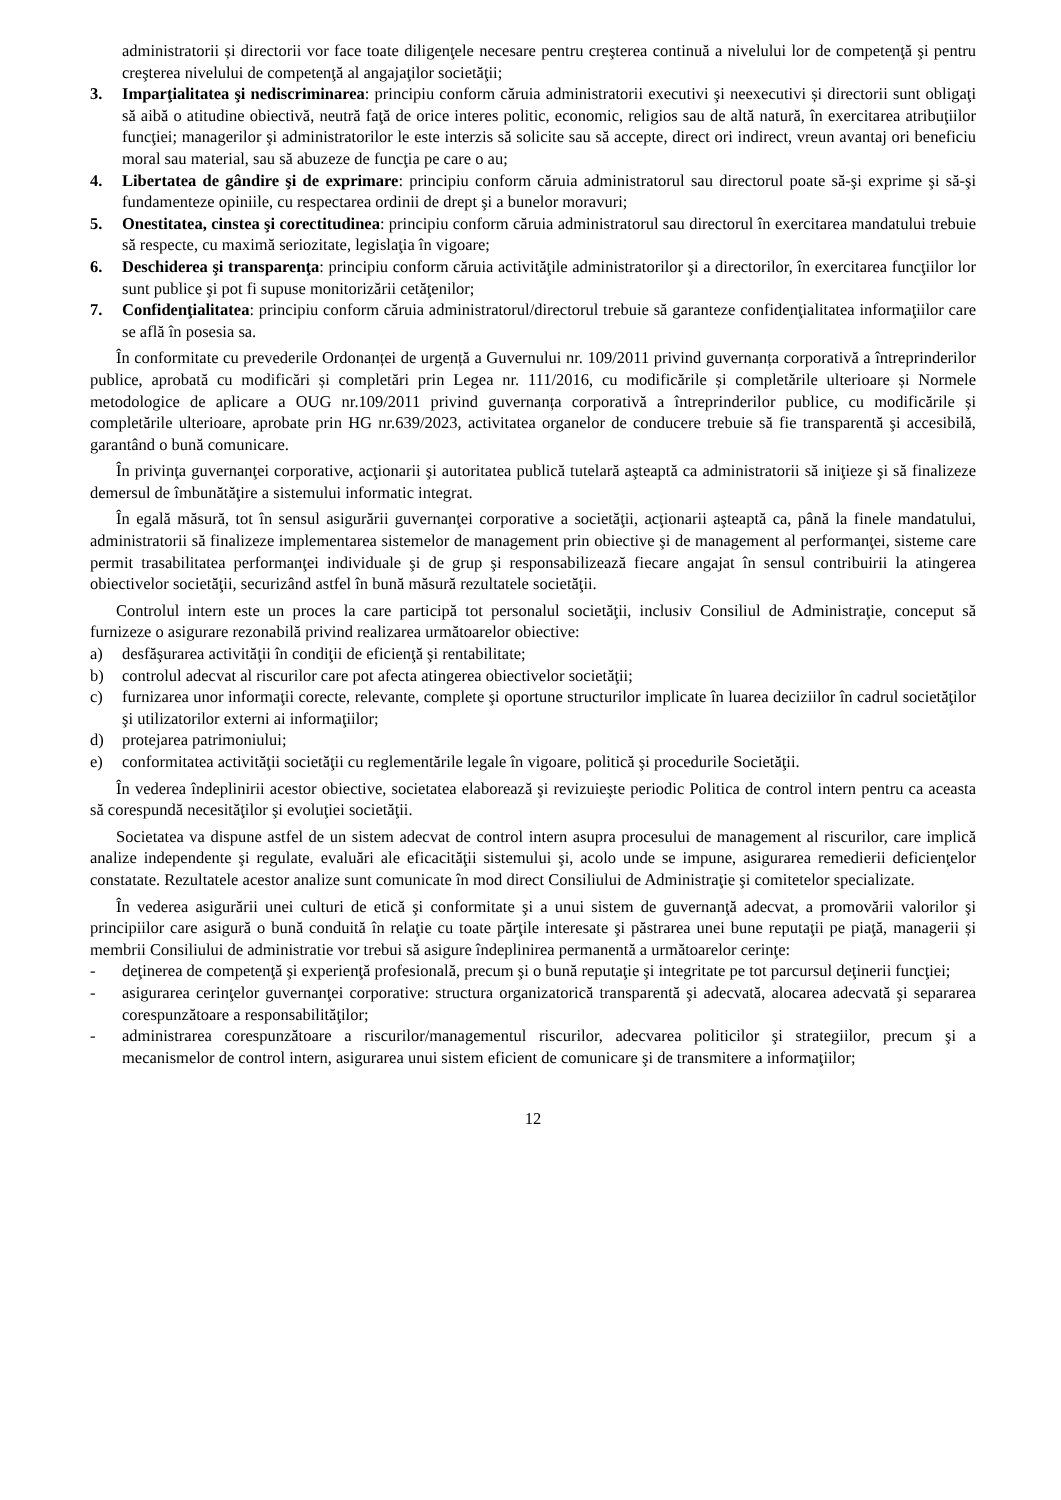administratorii și directorii vor face toate diligenţele necesare pentru creşterea continuă a nivelului lor de competenţă şi pentru creşterea nivelului de competenţă al angajaţilor societăţii;
3. Imparţialitatea şi nediscriminarea: principiu conform căruia administratorii executivi şi neexecutivi și directorii sunt obligaţi să aibă o atitudine obiectivă, neutră faţă de orice interes politic, economic, religios sau de altă natură, în exercitarea atribuţiilor funcţiei; managerilor şi administratorilor le este interzis să solicite sau să accepte, direct ori indirect, vreun avantaj ori beneficiu moral sau material, sau să abuzeze de funcţia pe care o au;
4. Libertatea de gândire şi de exprimare: principiu conform căruia administratorul sau directorul poate să-şi exprime şi să-şi fundamenteze opiniile, cu respectarea ordinii de drept şi a bunelor moravuri;
5. Onestitatea, cinstea şi corectitudinea: principiu conform căruia administratorul sau directorul în exercitarea mandatului trebuie să respecte, cu maximă seriozitate, legislaţia în vigoare;
6. Deschiderea şi transparenţa: principiu conform căruia activităţile administratorilor şi a directorilor, în exercitarea funcţiilor lor sunt publice şi pot fi supuse monitorizării cetăţenilor;
7. Confidenţialitatea: principiu conform căruia administratorul/directorul trebuie să garanteze confidenţialitatea informaţiilor care se află în posesia sa.
În conformitate cu prevederile Ordonanței de urgență a Guvernului nr. 109/2011 privind guvernanța corporativă a întreprinderilor publice, aprobată cu modificări și completări prin Legea nr. 111/2016, cu modificările și completările ulterioare și Normele metodologice de aplicare a OUG nr.109/2011 privind guvernanța corporativă a întreprinderilor publice, cu modificările și completările ulterioare, aprobate prin HG nr.639/2023, activitatea organelor de conducere trebuie să fie transparentă şi accesibilă, garantând o bună comunicare.
În privinţa guvernanţei corporative, acţionarii şi autoritatea publică tutelară aşteaptă ca administratorii să iniţieze şi să finalizeze demersul de îmbunătăţire a sistemului informatic integrat.
În egală măsură, tot în sensul asigurării guvernanţei corporative a societăţii, acţionarii aşteaptă ca, până la finele mandatului, administratorii să finalizeze implementarea sistemelor de management prin obiective şi de management al performanţei, sisteme care permit trasabilitatea performanţei individuale şi de grup şi responsabilizează fiecare angajat în sensul contribuirii la atingerea obiectivelor societăţii, securizând astfel în bună măsură rezultatele societăţii.
Controlul intern este un proces la care participă tot personalul societăţii, inclusiv Consiliul de Administraţie, conceput să furnizeze o asigurare rezonabilă privind realizarea următoarelor obiective:
a) desfăşurarea activităţii în condiţii de eficienţă şi rentabilitate;
b) controlul adecvat al riscurilor care pot afecta atingerea obiectivelor societăţii;
c) furnizarea unor informaţii corecte, relevante, complete şi oportune structurilor implicate în luarea deciziilor în cadrul societăţilor şi utilizatorilor externi ai informaţiilor;
d) protejarea patrimoniului;
e) conformitatea activităţii societăţii cu reglementările legale în vigoare, politică şi procedurile Societăţii.
În vederea îndeplinirii acestor obiective, societatea elaborează şi revizuieşte periodic Politica de control intern pentru ca aceasta să corespundă necesităţilor şi evoluţiei societăţii.
Societatea va dispune astfel de un sistem adecvat de control intern asupra procesului de management al riscurilor, care implică analize independente şi regulate, evaluări ale eficacităţii sistemului şi, acolo unde se impune, asigurarea remedierii deficienţelor constatate. Rezultatele acestor analize sunt comunicate în mod direct Consiliului de Administraţie şi comitetelor specializate.
În vederea asigurării unei culturi de etică şi conformitate şi a unui sistem de guvernanţă adecvat, a promovării valorilor şi principiilor care asigură o bună conduită în relaţie cu toate părţile interesate şi păstrarea unei bune reputaţii pe piaţă, managerii și membrii Consiliului de administratie vor trebui să asigure îndeplinirea permanentă a următoarelor cerinţe:
- deţinerea de competenţă şi experienţă profesională, precum şi o bună reputaţie şi integritate pe tot parcursul deţinerii funcţiei;
- asigurarea cerinţelor guvernanţei corporative: structura organizatorică transparentă şi adecvată, alocarea adecvată şi separarea corespunzătoare a responsabilităţilor;
- administrarea corespunzătoare a riscurilor/managementul riscurilor, adecvarea politicilor şi strategiilor, precum şi a mecanismelor de control intern, asigurarea unui sistem eficient de comunicare şi de transmitere a informaţiilor;
12